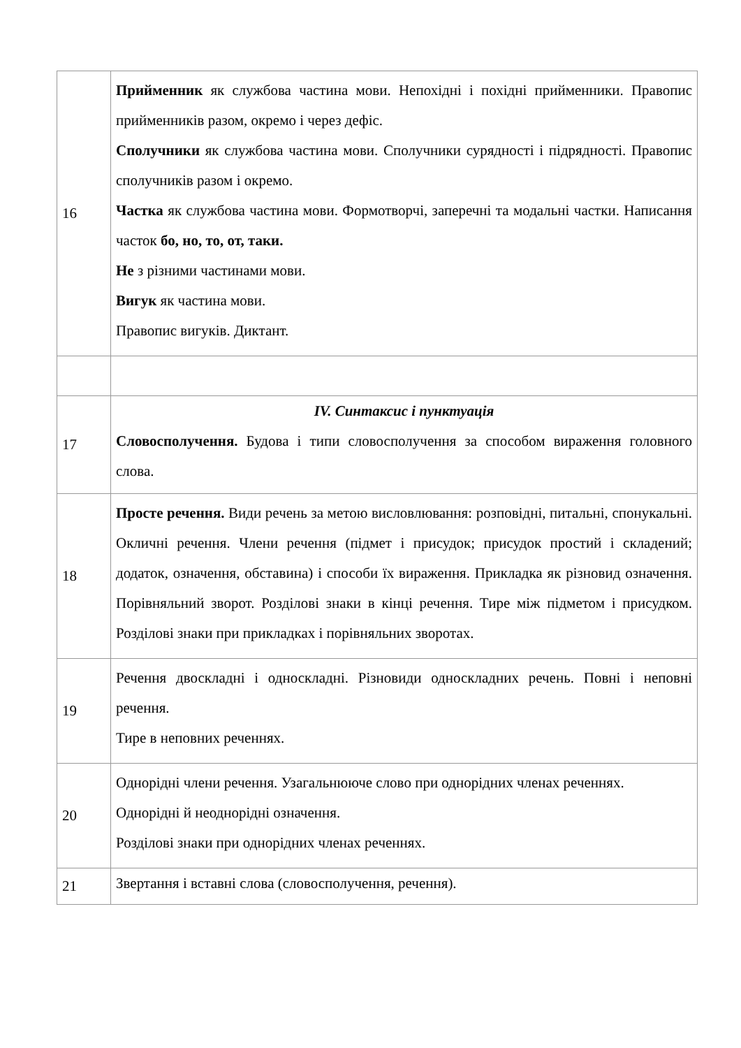| 16 | Прийменник як службова частина мови. Непохідні і похідні прийменники. Правопис прийменників разом, окремо і через дефіс. Сполучники як службова частина мови. Сполучники сурядності і підрядності. Правопис сполучників разом і окремо. Частка як службова частина мови. Формотворчі, заперечні та модальні частки. Написання часток бо, но, то, от, таки. Не з різними частинами мови. Вигук як частина мови. Правопис вигуків. Диктант. |
| 17 | IV. Синтаксис і пунктуація Словосполучення. Будова і типи словосполучення за способом вираження головного слова. |
| 18 | Просте речення. Види речень за метою висловлювання: розповідні, питальні, спонукальні. Окличні речення. Члени речення (підмет і присудок; присудок простий і складений; додаток, означення, обставина) і способи їх вираження. Прикладка як різновид означення. Порівняльний зворот. Розділові знаки в кінці речення. Тире між підметом і присудком. Розділові знаки при прикладках і порівняльних зворотах. |
| 19 | Речення двоскладні і односкладні. Різновиди односкладних речень. Повні і неповні речення. Тире в неповних реченнях. |
| 20 | Однорідні члени речення. Узагальнююче слово при однорідних членах реченнях. Однорідні й неоднорідні означення. Розділові знаки при однорідних членах реченнях. |
| 21 | Звертання і вставні слова (словосполучення, речення). |